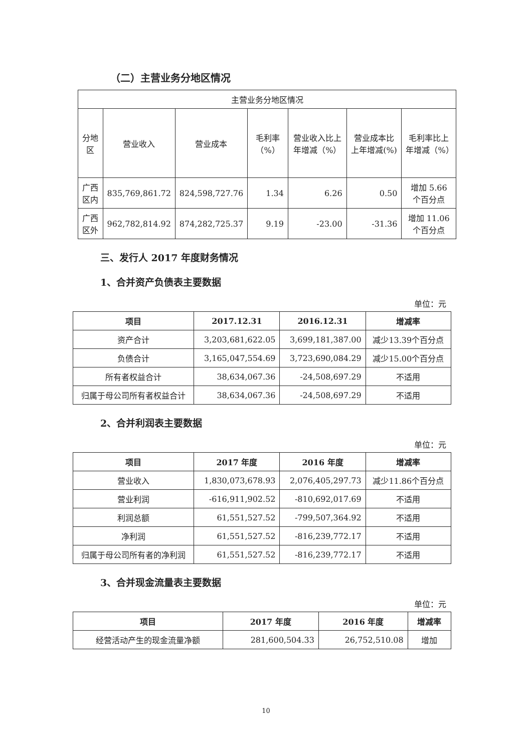（二）主营业务分地区情况
| 主营业务分地区情况 | | | | | | |
| 分地区 | 营业收入 | 营业成本 | 毛利率（%） | 营业收入比上年增减（%） | 营业成本比上年增减(%) | 毛利率比上年增减（%） |
| 广西区内 | 835,769,861.72 | 824,598,727.76 | 1.34 | 6.26 | 0.50 | 增加 5.66 个百分点 |
| 广西区外 | 962,782,814.92 | 874,282,725.37 | 9.19 | -23.00 | -31.36 | 增加 11.06 个百分点 |
三、发行人 2017 年度财务情况
1、合并资产负债表主要数据
单位：元
| 项目 | 2017.12.31 | 2016.12.31 | 增减率 |
| --- | --- | --- | --- |
| 资产合计 | 3,203,681,622.05 | 3,699,181,387.00 | 减少13.39个百分点 |
| 负债合计 | 3,165,047,554.69 | 3,723,690,084.29 | 减少15.00个百分点 |
| 所有者权益合计 | 38,634,067.36 | -24,508,697.29 | 不适用 |
| 归属于母公司所有者权益合计 | 38,634,067.36 | -24,508,697.29 | 不适用 |
2、合并利润表主要数据
单位：元
| 项目 | 2017 年度 | 2016 年度 | 增减率 |
| --- | --- | --- | --- |
| 营业收入 | 1,830,073,678.93 | 2,076,405,297.73 | 减少11.86个百分点 |
| 营业利润 | -616,911,902.52 | -810,692,017.69 | 不适用 |
| 利润总额 | 61,551,527.52 | -799,507,364.92 | 不适用 |
| 净利润 | 61,551,527.52 | -816,239,772.17 | 不适用 |
| 归属于母公司所有者的净利润 | 61,551,527.52 | -816,239,772.17 | 不适用 |
3、合并现金流量表主要数据
单位：元
| 项目 | 2017 年度 | 2016 年度 | 增减率 |
| --- | --- | --- | --- |
| 经营活动产生的现金流量净额 | 281,600,504.33 | 26,752,510.08 | 增加 |
10